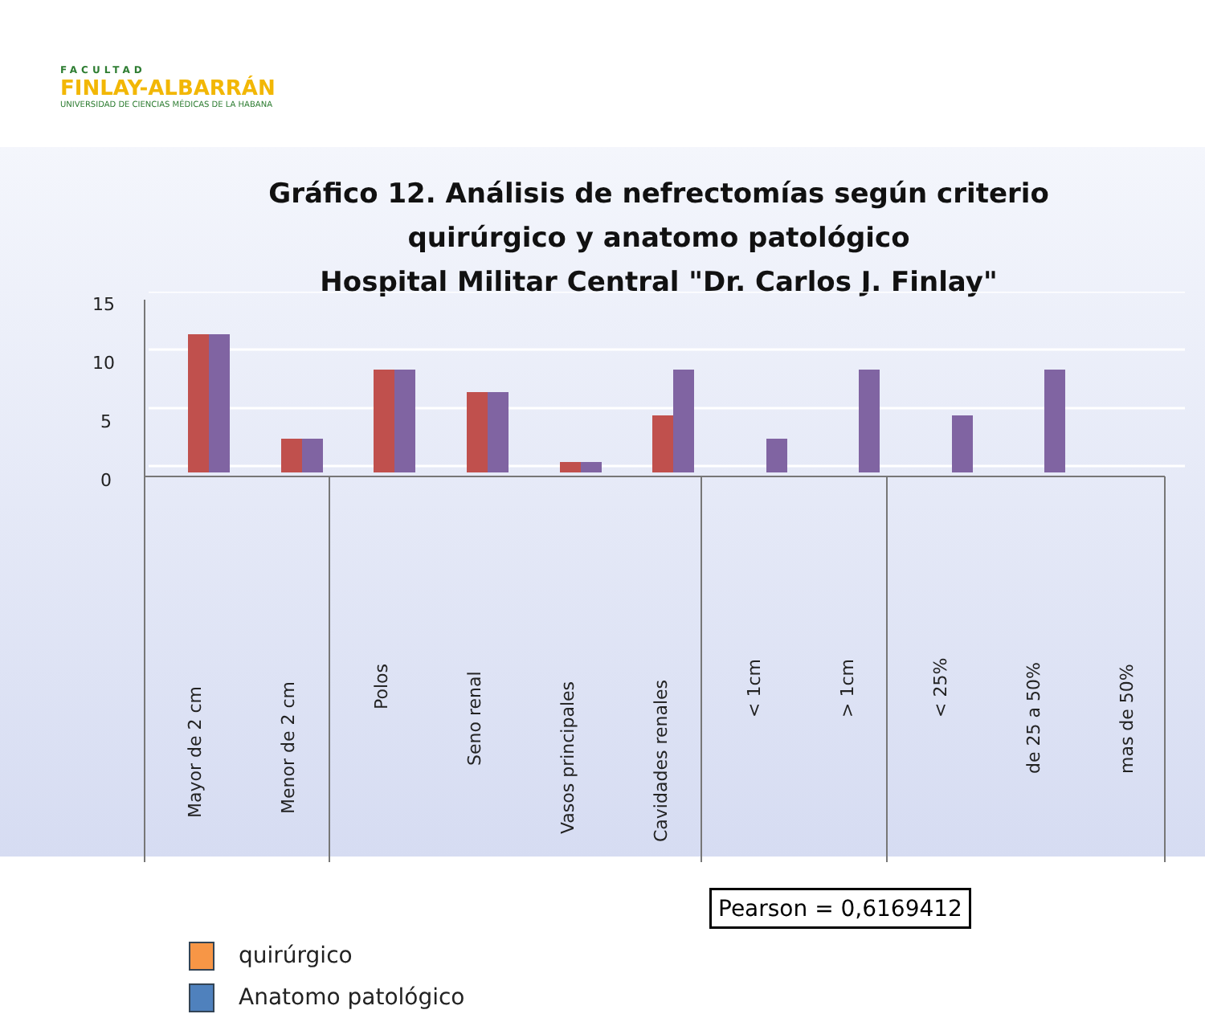FACULTAD
FINLAY-ALBARRÁN
UNIVERSIDAD DE CIENCIAS MÉDICAS DE LA HABANA
Gráfico 12. Análisis de nefrectomías según criterio quirúrgico y anatomo patológico
Hospital Militar Central "Dr. Carlos J. Finlay"
15
10
5
0
Mayor de 2 cm
Menor de 2 cm
Polos
Seno renal
Vasos principales
Cavidades renales
< 1cm
> 1cm
< 25%
de 25 a 50%
mas de 50%
quirúrgico
Anatomo patológico
Pearson = 0,6169412